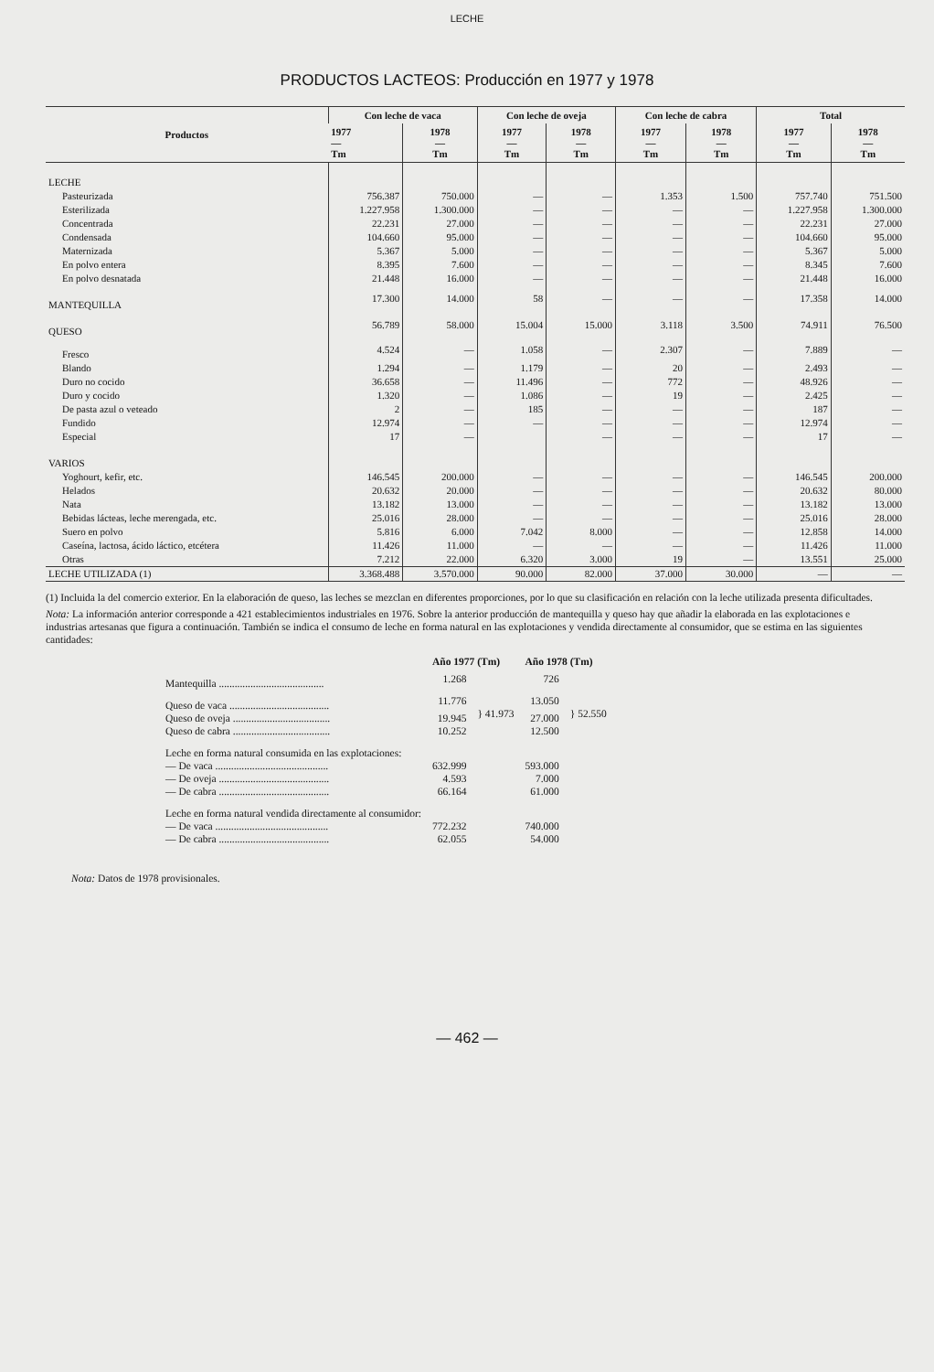LECHE
PRODUCTOS LACTEOS: Producción en 1977 y 1978
| Productos | Con leche de vaca | | Con leche de oveja | | Con leche de cabra | | Total | |
| --- | --- | --- | --- | --- | --- | --- | --- | --- |
| | 1977 — Tm | 1978 — Tm | 1977 — Tm | 1978 — Tm | 1977 — Tm | 1978 — Tm | 1977 — Tm | 1978 — Tm |
| LECHE | | | | | | | | |
| Pasteurizada | 756.387 | 750.000 | — | — | 1.353 | 1.500 | 757.740 | 751.500 |
| Esterilizada | 1.227.958 | 1.300.000 | — | — | — | — | 1.227.958 | 1.300.000 |
| Concentrada | 22.231 | 27.000 | — | — | — | — | 22.231 | 27.000 |
| Condensada | 104.660 | 95.000 | — | — | — | — | 104.660 | 95.000 |
| Maternizada | 5.367 | 5.000 | — | — | — | — | 5.367 | 5.000 |
| En polvo entera | 8.395 | 7.600 | — | — | — | — | 8.345 | 7.600 |
| En polvo desnatada | 21.448 | 16.000 | — | — | — | — | 21.448 | 16.000 |
| MANTEQUILLA | 17.300 | 14.000 | 58 | — | — | — | 17.358 | 14.000 |
| QUESO | 56.789 | 58.000 | 15.004 | 15.000 | 3.118 | 3.500 | 74.911 | 76.500 |
| Fresco | 4.524 | — | 1.058 | — | 2.307 | — | 7.889 | — |
| Blando | 1.294 | — | 1.179 | — | 20 | — | 2.493 | — |
| Duro no cocido | 36.658 | — | 11.496 | — | 772 | — | 48.926 | — |
| Duro y cocido | 1.320 | — | 1.086 | — | 19 | — | 2.425 | — |
| De pasta azul o veteado | 2 | — | 185 | — | — | — | 187 | — |
| Fundido | 12.974 | — | — | — | — | — | 12.974 | — |
| Especial | 17 | — | | — | — | — | 17 | — |
| VARIOS | | | | | | | | |
| Yoghourt, kefir, etc. | 146.545 | 200.000 | — | — | — | — | 146.545 | 200.000 |
| Helados | 20.632 | 20.000 | — | — | — | — | 20.632 | 80.000 |
| Nata | 13.182 | 13.000 | — | — | — | — | 13.182 | 13.000 |
| Bebidas lácteas, leche merengada, etc. | 25.016 | 28.000 | — | — | — | — | 25.016 | 28.000 |
| Suero en polvo | 5.816 | 6.000 | 7.042 | 8.000 | — | — | 12.858 | 14.000 |
| Caseína, lactosa, ácido láctico, etcétera | 11.426 | 11.000 | — | — | — | — | 11.426 | 11.000 |
| Otras | 7.212 | 22.000 | 6.320 | 3.000 | 19 | — | 13.551 | 25.000 |
| LECHE UTILIZADA (1) | 3.368.488 | 3.570.000 | 90.000 | 82.000 | 37.000 | 30.000 | — | — |
(1) Incluida la del comercio exterior. En la elaboración de queso, las leches se mezclan en diferentes proporciones, por lo que su clasificación en relación con la leche utilizada presenta dificultades.
Nota: La información anterior corresponde a 421 establecimientos industriales en 1976. Sobre la anterior producción de mantequilla y queso hay que añadir la elaborada en las explotaciones e industrias artesanas que figura a continuación. También se indica el consumo de leche en forma natural en las explotaciones y vendida directamente al consumidor, que se estima en las siguientes cantidades:
| | Año 1977 (Tm) | | Año 1978 (Tm) | |
| Mantequilla ........................................ | 1.268 | | 726 | |
| Queso de vaca ...................................... | 11.776 | } 41.973 | 13.050 | } 52.550 |
| Queso de oveja ..................................... | 19.945 | | 27.000 | |
| Queso de cabra ..................................... | 10.252 | | 12.500 | |
| Leche en forma natural consumida en las explotaciones: | | | | |
| — De vaca ........................................... | 632.999 | | 593.000 | |
| — De oveja .......................................... | 4.593 | | 7.000 | |
| — De cabra .......................................... | 66.164 | | 61.000 | |
| Leche en forma natural vendida directamente al consumidor: | | | | |
| — De vaca ........................................... | 772.232 | | 740.000 | |
| — De cabra .......................................... | 62.055 | | 54.000 | |
Nota: Datos de 1978 provisionales.
— 462 —